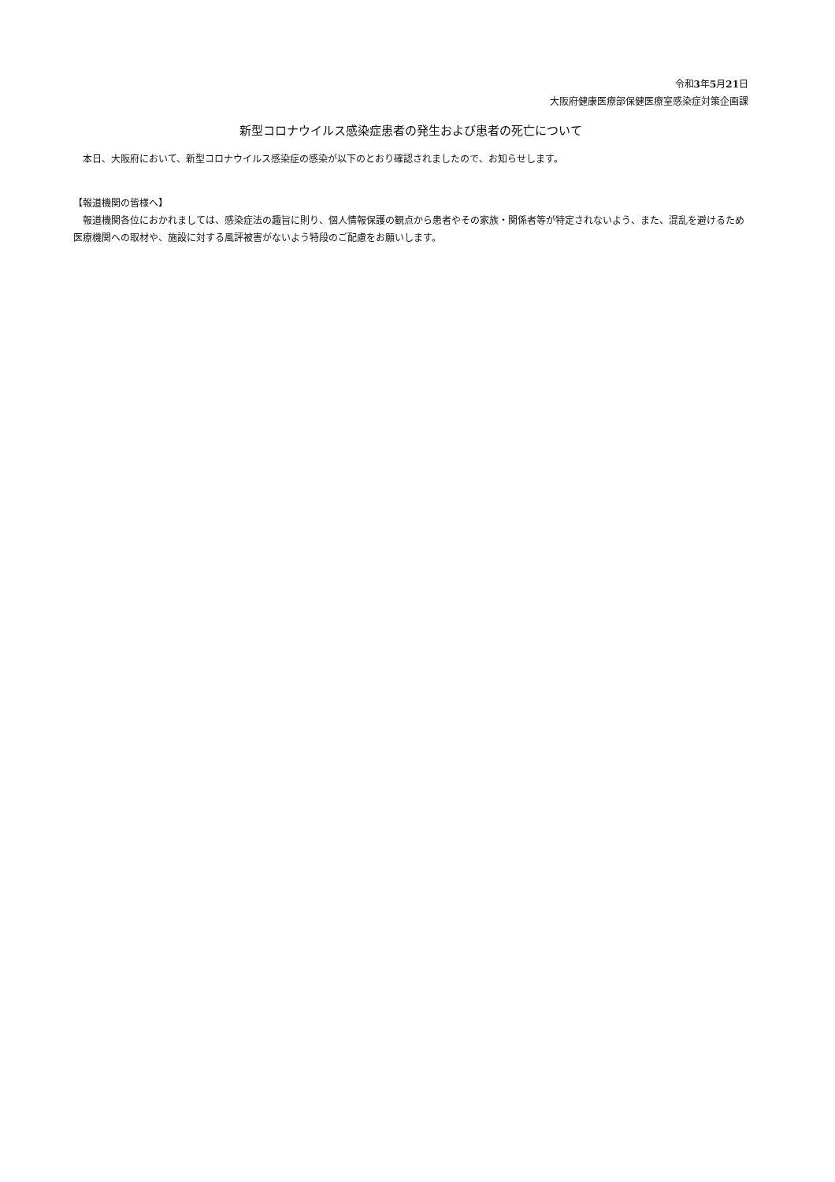令和3年5月21日
大阪府健康医療部保健医療室感染症対策企画課
新型コロナウイルス感染症患者の発生および患者の死亡について
　本日、大阪府において、新型コロナウイルス感染症の感染が以下のとおり確認されましたので、お知らせします。
【報道機関の皆様へ】
　報道機関各位におかれましては、感染症法の趣旨に則り、個人情報保護の観点から患者やその家族・関係者等が特定されないよう、また、混乱を避けるため医療機関への取材や、施設に対する風評被害がないよう特段のご配慮をお願いします。